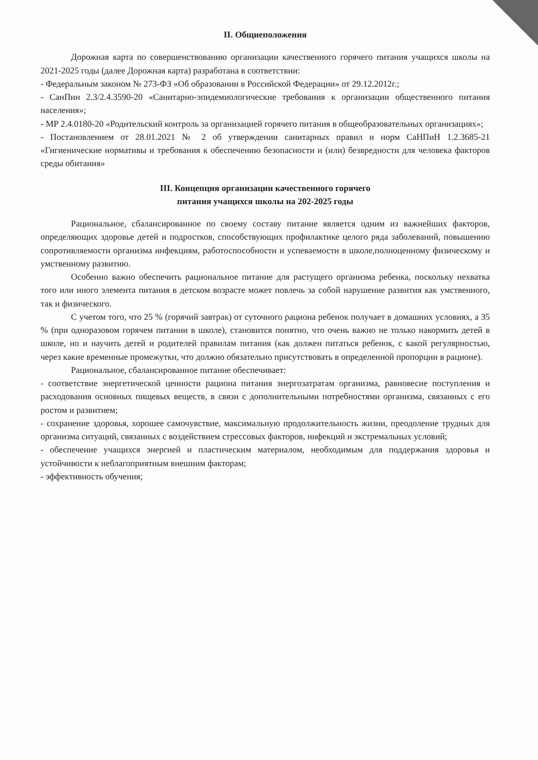II. Общиеположения
Дорожная карта по совершенствованию организации качественного горячего питания учащихся школы на 2021-2025 годы (далее Дорожная карта) разработана в соответствии:
- Федеральным законом № 273-ФЗ «Об образовании в Российской Федерации» от 29.12.2012г.;
- СанПин 2.3/2.4.3590-20 «Санитарно-эпидемиологические требования к организации общественного питания населения»;
- МР 2.4.0180-20 «Родительский контроль за организацией горячего питания в общеобразовательных организациях»;
- Постановлением от 28.01.2021 № 2 об утверждении санитарных правил и норм СаНПиН 1.2.3685-21 «Гигиенические нормативы и требования к обеспечению безопасности и (или) безвредности для человека факторов среды обитания»
III. Концепция организации качественного горячего
питания учащихся школы на 202-2025 годы
Рациональное, сбалансированное по своему составу питание является одним из важнейших факторов, определяющих здоровье детей и подростков, способствующих профилактике целого ряда заболеваний, повышению сопротивляемости организма инфекциям, работоспособности и успеваемости в школе,полноценному физическому и умственному развитию.
Особенно важно обеспечить рациональное питание для растущего организма ребенка, поскольку нехватка того или иного элемента питания в детском возрасте может повлечь за собой нарушение развития как умственного, так и физического.
С учетом того, что 25 % (горячий завтрак) от суточного рациона ребенок получает в домашних условиях, а 35 % (при одноразовом горячем питании в школе), становится понятно, что очень важно не только накормить детей в школе, но и научить детей и родителей правилам питания (как должен питаться ребенок, с какой регулярностью, через какие временные промежутки, что должно обязательно присутствовать в определенной пропорции в рационе).
Рациональное, сбалансированное питание обеспечивает:
- соответствие энергетической ценности рациона питания энергозатратам организма, равновесие поступления и расходования основных пищевых веществ, в связи с дополнительными потребностями организма, связанных с его ростом и развитием;
- сохранение здоровья, хорошее самочувствие, максимальную продолжительность жизни, преодоление трудных для организма ситуаций, связанных с воздействием стрессовых факторов, инфекций и экстремальных условий;
- обеспечение учащихся энергией и пластическим материалом, необходимым для поддержания здоровья и устойчивости к неблагоприятным внешним факторам;
- эффективность обучения;